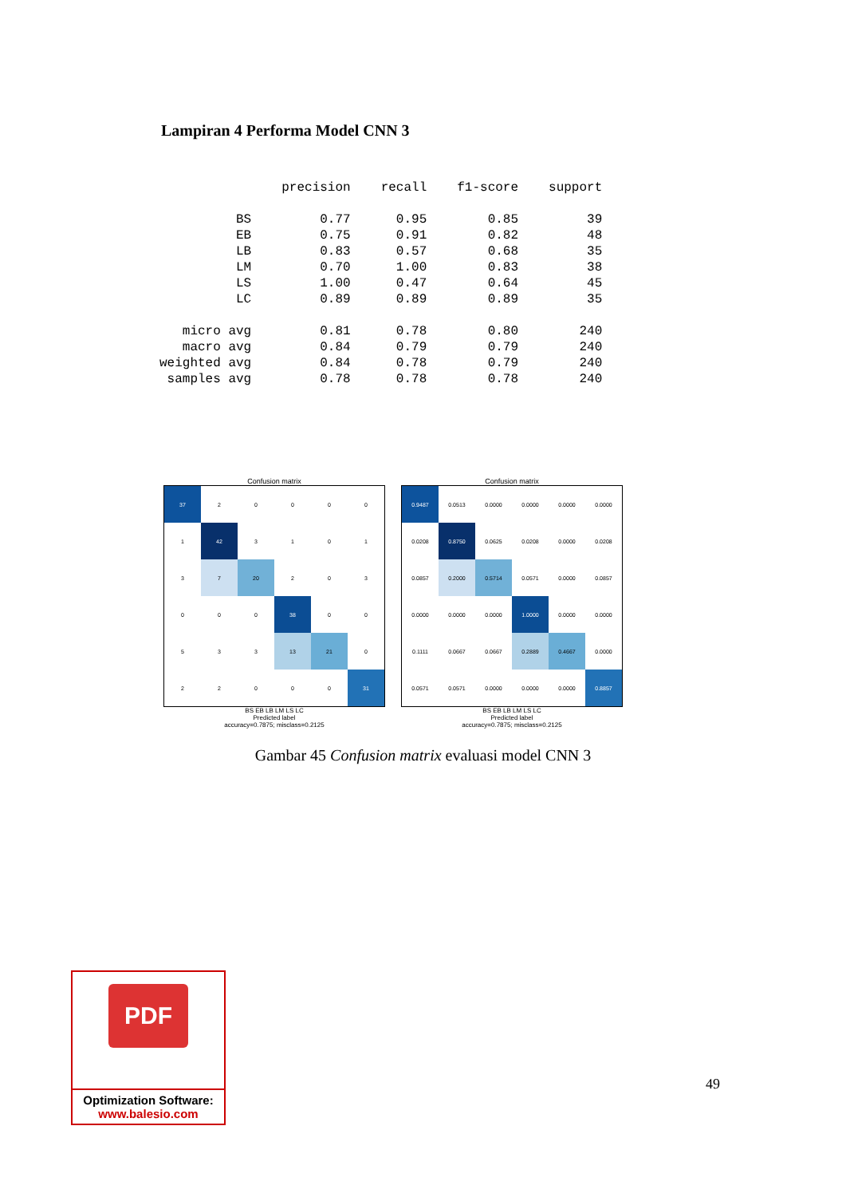Lampiran 4 Performa Model CNN 3
| | precision | recall | f1-score | support |
| --- | --- | --- | --- | --- |
| BS | 0.77 | 0.95 | 0.85 | 39 |
| EB | 0.75 | 0.91 | 0.82 | 48 |
| LB | 0.83 | 0.57 | 0.68 | 35 |
| LM | 0.70 | 1.00 | 0.83 | 38 |
| LS | 1.00 | 0.47 | 0.64 | 45 |
| LC | 0.89 | 0.89 | 0.89 | 35 |
| micro avg | 0.81 | 0.78 | 0.80 | 240 |
| macro avg | 0.84 | 0.79 | 0.79 | 240 |
| weighted avg | 0.84 | 0.78 | 0.79 | 240 |
| samples avg | 0.78 | 0.78 | 0.78 | 240 |
Confusion matrix
| 37 | 2 | 0 | 0 | 0 | 0 |
| 1 | 42 | 3 | 1 | 0 | 1 |
| 3 | 7 | 20 | 2 | 0 | 3 |
| 0 | 0 | 0 | 38 | 0 | 0 |
| 5 | 3 | 3 | 13 | 21 | 0 |
| 2 | 2 | 0 | 0 | 0 | 31 |
BS EB LB LM LS LC
Predicted label
accuracy=0.7875; misclass=0.2125
Confusion matrix
| 0.9487 | 0.0513 | 0.0000 | 0.0000 | 0.0000 | 0.0000 |
| 0.0208 | 0.8750 | 0.0625 | 0.0208 | 0.0000 | 0.0208 |
| 0.0857 | 0.2000 | 0.5714 | 0.0571 | 0.0000 | 0.0857 |
| 0.0000 | 0.0000 | 0.0000 | 1.0000 | 0.0000 | 0.0000 |
| 0.1111 | 0.0667 | 0.0667 | 0.2889 | 0.4667 | 0.0000 |
| 0.0571 | 0.0571 | 0.0000 | 0.0000 | 0.0000 | 0.8857 |
BS EB LB LM LS LC
Predicted label
accuracy=0.7875; misclass=0.2125
Gambar 45 Confusion matrix evaluasi model CNN 3
PDF
Optimization Software:
www.balesio.com
49